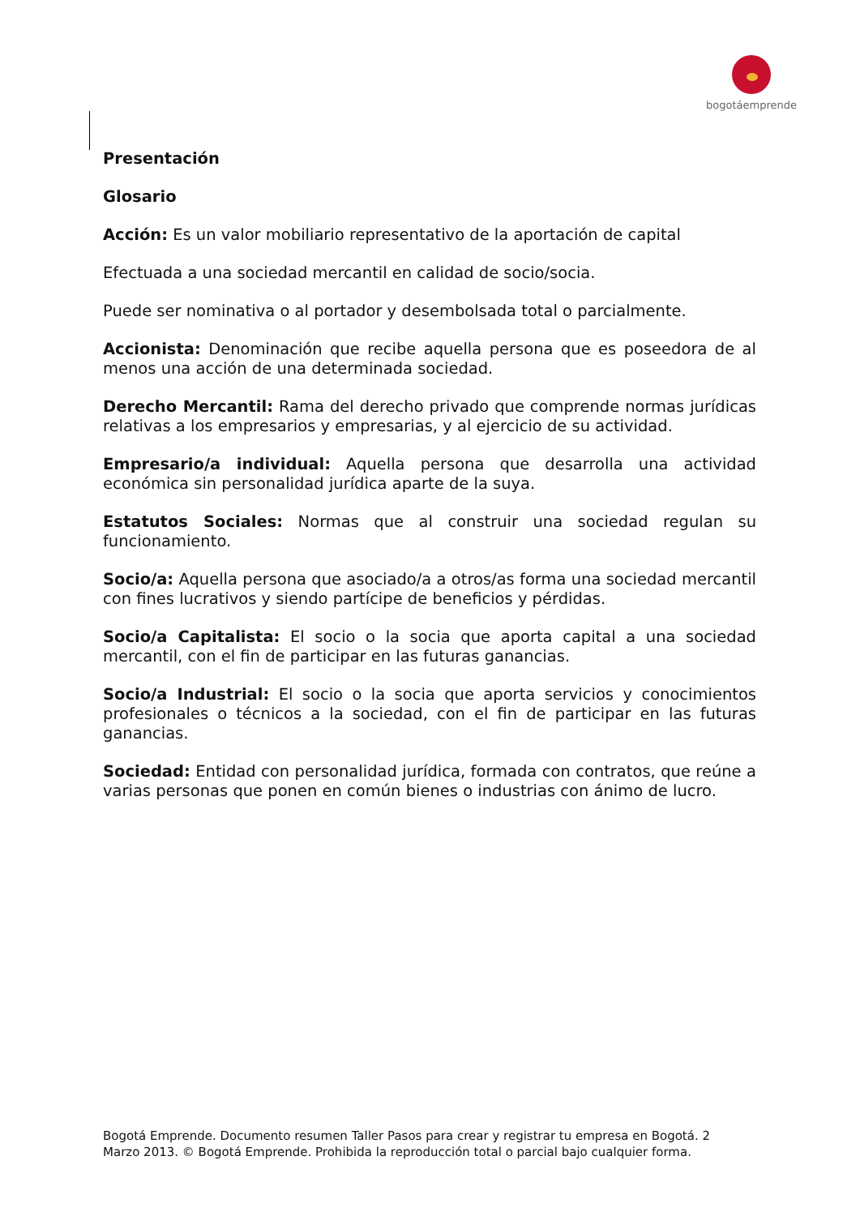bogotáemprende
Presentación
Glosario
Acción: Es un valor mobiliario representativo de la aportación de capital
Efectuada a una sociedad mercantil en calidad de socio/socia.
Puede ser nominativa o al portador y desembolsada total o parcialmente.
Accionista: Denominación que recibe aquella persona que es poseedora de al menos una acción de una determinada sociedad.
Derecho Mercantil: Rama del derecho privado que comprende normas jurídicas relativas a los empresarios y empresarias, y al ejercicio de su actividad.
Empresario/a individual: Aquella persona que desarrolla una actividad económica sin personalidad jurídica aparte de la suya.
Estatutos Sociales: Normas que al construir una sociedad regulan su funcionamiento.
Socio/a: Aquella persona que asociado/a a otros/as forma una sociedad mercantil con fines lucrativos y siendo partícipe de beneficios y pérdidas.
Socio/a Capitalista: El socio o la socia que aporta capital a una sociedad mercantil, con el fin de participar en las futuras ganancias.
Socio/a Industrial: El socio o la socia que aporta servicios y conocimientos profesionales o técnicos a la sociedad, con el fin de participar en las futuras ganancias.
Sociedad: Entidad con personalidad jurídica, formada con contratos, que reúne a varias personas que ponen en común bienes o industrias con ánimo de lucro.
Bogotá Emprende. Documento resumen Taller Pasos para crear y registrar tu empresa en Bogotá. 2
Marzo 2013. © Bogotá Emprende. Prohibida la reproducción total o parcial bajo cualquier forma.